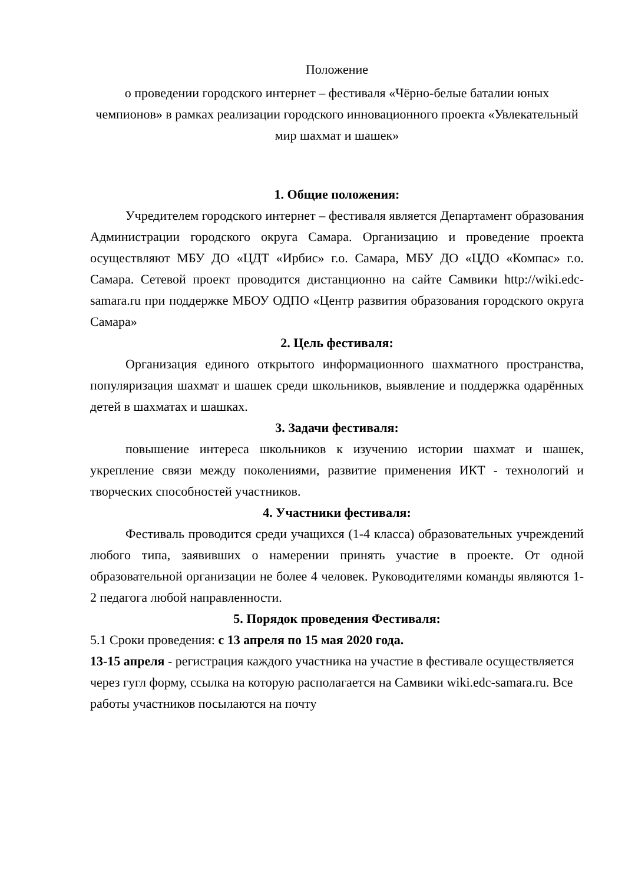Положение
о проведении городского интернет – фестиваля «Чёрно-белые баталии юных чемпионов» в рамках реализации городского инновационного проекта «Увлекательный мир шахмат и шашек»
1. Общие положения:
Учредителем городского интернет – фестиваля является Департамент образования Администрации городского округа Самара. Организацию и проведение проекта осуществляют МБУ ДО «ЦДТ «Ирбис» г.о. Самара, МБУ ДО «ЦДО «Компас» г.о. Самара. Сетевой проект проводится дистанционно на сайте Самвики http://wiki.edc-samara.ru при поддержке МБОУ ОДПО «Центр развития образования городского округа Самара»
2. Цель фестиваля:
Организация единого открытого информационного шахматного пространства, популяризация шахмат и шашек среди школьников, выявление и поддержка одарённых детей в шахматах и шашках.
3. Задачи фестиваля:
повышение интереса школьников к изучению истории шахмат и шашек, укрепление связи между поколениями, развитие применения ИКТ - технологий и творческих способностей участников.
4. Участники фестиваля:
Фестиваль проводится среди учащихся (1-4 класса) образовательных учреждений любого типа, заявивших о намерении принять участие в проекте. От одной образовательной организации не более 4 человек. Руководителями команды являются 1-2 педагога любой направленности.
5. Порядок проведения Фестиваля:
5.1 Сроки проведения: с 13 апреля по 15 мая 2020 года.
13-15 апреля - регистрация каждого участника на участие в фестивале осуществляется через гугл форму, ссылка на которую располагается на Самвики wiki.edc-samara.ru. Все работы участников посылаются на почту